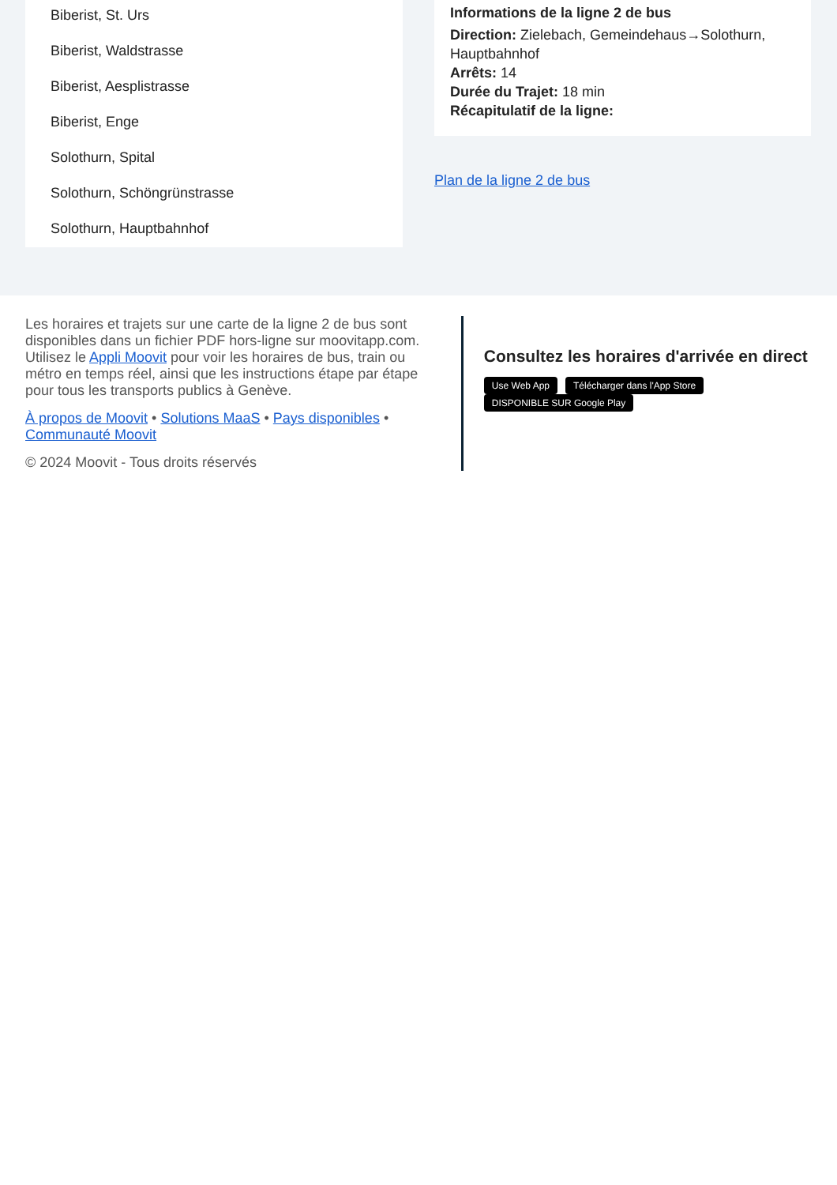Biberist, St. Urs
Biberist, Waldstrasse
Biberist, Aesplistrasse
Biberist, Enge
Solothurn, Spital
Solothurn, Schöngrünstrasse
Solothurn, Hauptbahnhof
Informations de la ligne 2 de bus
Direction: Zielebach, Gemeindehaus→Solothurn, Hauptbahnhof
Arrêts: 14
Durée du Trajet: 18 min
Récapitulatif de la ligne:
Plan de la ligne 2 de bus
Les horaires et trajets sur une carte de la ligne 2 de bus sont disponibles dans un fichier PDF hors-ligne sur moovitapp.com. Utilisez le Appli Moovit pour voir les horaires de bus, train ou métro en temps réel, ainsi que les instructions étape par étape pour tous les transports publics à Genève.
À propos de Moovit • Solutions MaaS • Pays disponibles • Communauté Moovit
© 2024 Moovit - Tous droits réservés
Consultez les horaires d'arrivée en direct
Use Web App Télécharger dans l'App Store DISPONIBLE SUR Google Play